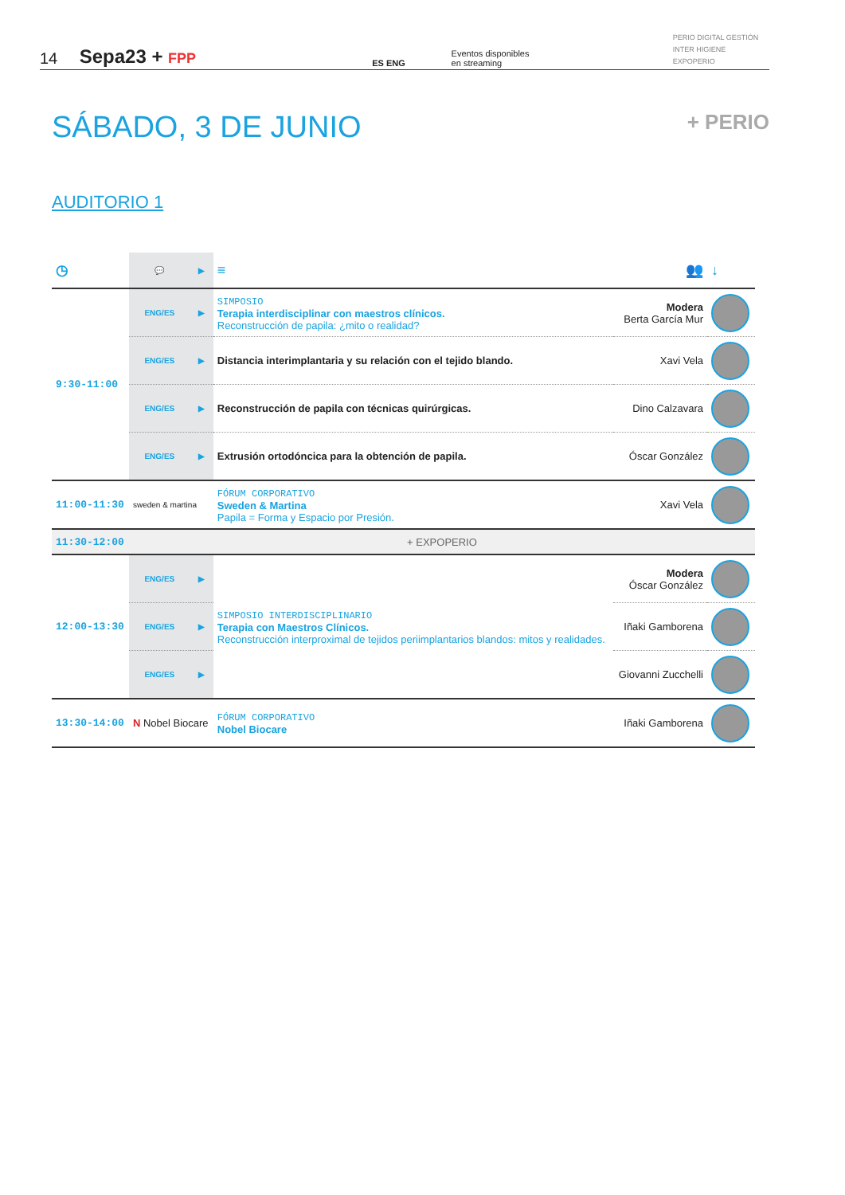14
Sepa23 + FPP
ES ENG
Eventos disponibles
en streaming
PERIO DIGITAL GESTIÓN
INTER HIGIENE EXPOPERIO
SÁBADO, 3 DE JUNIO
+ PERIO
AUDITORIO 1
| ◷ | 💬 | ▶ | ≡ | 👥 | ↓ |
| --- | --- | --- | --- | --- | --- |
| 9:30-11:00 | ENG/ES | ▶ | SIMPOSIO Terapia interdisciplinar con maestros clínicos. Reconstrucción de papila: ¿mito o realidad? | Modera Berta García Mur | |
| | ENG/ES | ▶ | Distancia interimplantaria y su relación con el tejido blando. | Xavi Vela | |
| | ENG/ES | ▶ | Reconstrucción de papila con técnicas quirúrgicas. | Dino Calzavara | |
| | ENG/ES | ▶ | Extrusión ortodóncica para la obtención de papila. | Óscar González | |
| 11:00-11:30 | sweden & martina | | FÓRUM CORPORATIVO Sweden & Martina Papila = Forma y Espacio por Presión. | Xavi Vela | |
| 11:30-12:00 | + EXPOPERIO | | | | |
| 12:00-13:30 | ENG/ES | ▶ | SIMPOSIO INTERDISCIPLINARIO Terapia con Maestros Clínicos. Reconstrucción interproximal de tejidos periimplantarios blandos: mitos y realidades. | Modera Óscar González | |
| | ENG/ES | ▶ | | Iñaki Gamborena | |
| | ENG/ES | ▶ | | Giovanni Zucchelli | |
| 13:30-14:00 | N Nobel Biocare | | FÓRUM CORPORATIVO Nobel Biocare | Iñaki Gamborena | |